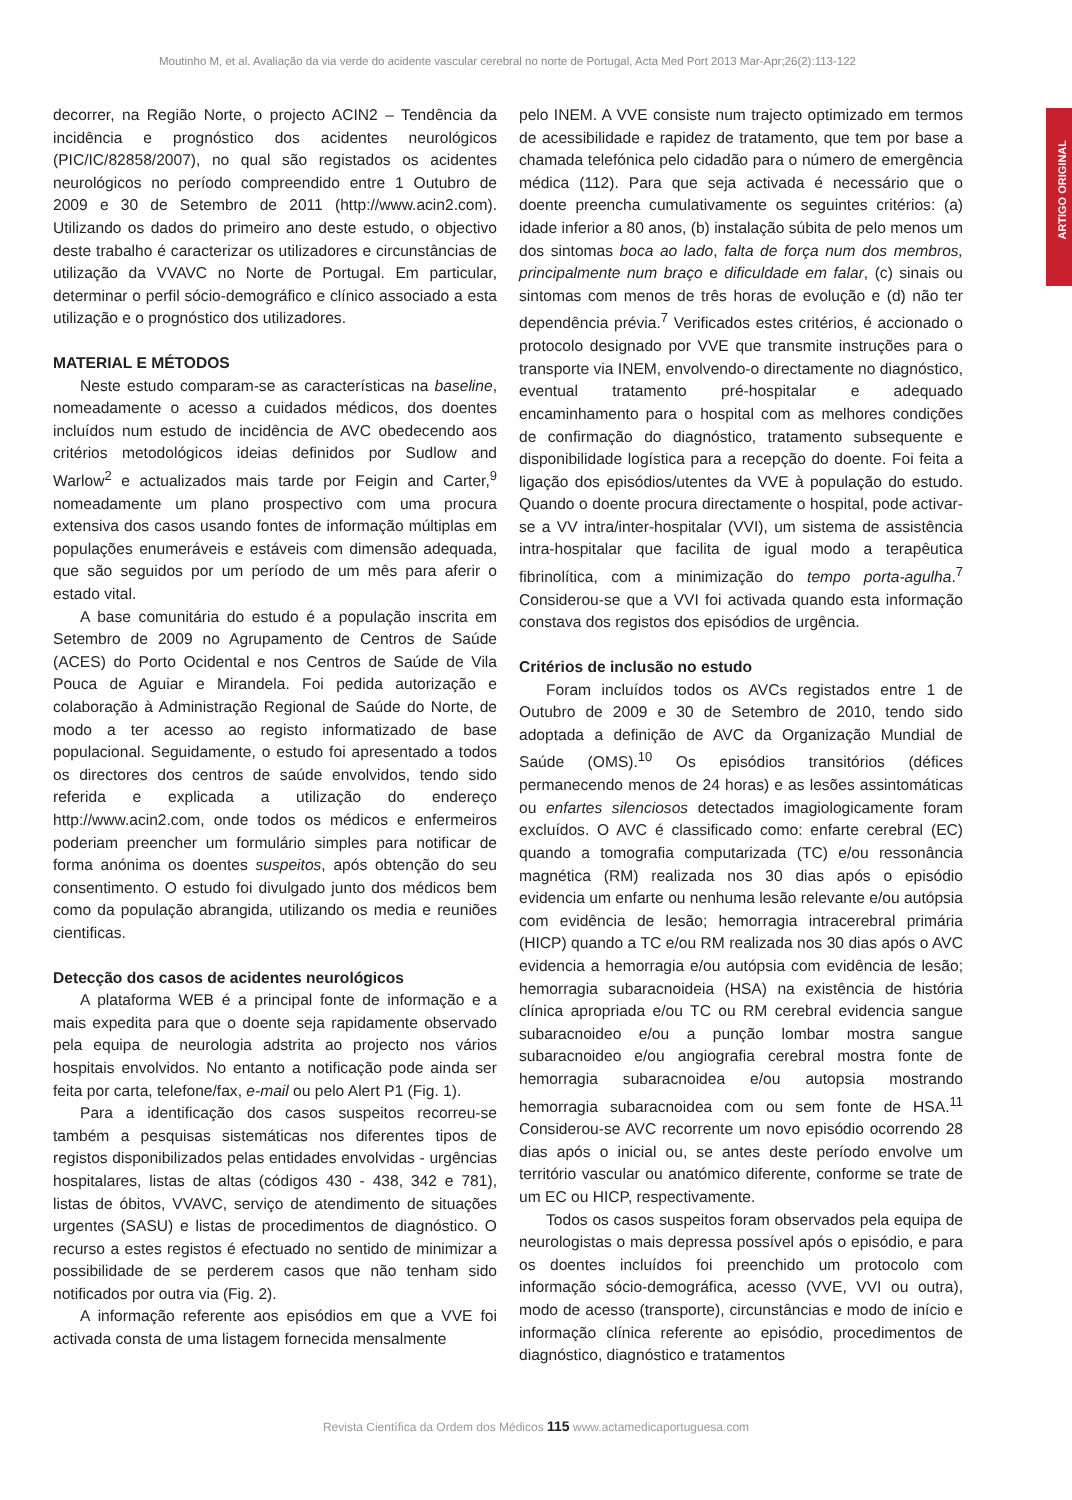Moutinho M, et al. Avaliação da via verde do acidente vascular cerebral no norte de Portugal, Acta Med Port 2013 Mar-Apr;26(2):113-122
ARTIGO ORIGINAL
decorrer, na Região Norte, o projecto ACIN2 – Tendência da incidência e prognóstico dos acidentes neurológicos (PIC/IC/82858/2007), no qual são registados os acidentes neurológicos no período compreendido entre 1 Outubro de 2009 e 30 de Setembro de 2011 (http://www.acin2.com). Utilizando os dados do primeiro ano deste estudo, o objectivo deste trabalho é caracterizar os utilizadores e circunstâncias de utilização da VVAVC no Norte de Portugal. Em particular, determinar o perfil sócio-demográfico e clínico associado a esta utilização e o prognóstico dos utilizadores.
MATERIAL E MÉTODOS
Neste estudo comparam-se as características na baseline, nomeadamente o acesso a cuidados médicos, dos doentes incluídos num estudo de incidência de AVC obedecendo aos critérios metodológicos ideias definidos por Sudlow and Warlow<sup>2</sup> e actualizados mais tarde por Feigin and Carter,<sup>9</sup> nomeadamente um plano prospectivo com uma procura extensiva dos casos usando fontes de informação múltiplas em populações enumeráveis e estáveis com dimensão adequada, que são seguidos por um período de um mês para aferir o estado vital.
A base comunitária do estudo é a população inscrita em Setembro de 2009 no Agrupamento de Centros de Saúde (ACES) do Porto Ocidental e nos Centros de Saúde de Vila Pouca de Aguiar e Mirandela. Foi pedida autorização e colaboração à Administração Regional de Saúde do Norte, de modo a ter acesso ao registo informatizado de base populacional. Seguidamente, o estudo foi apresentado a todos os directores dos centros de saúde envolvidos, tendo sido referida e explicada a utilização do endereço http://www.acin2.com, onde todos os médicos e enfermeiros poderiam preencher um formulário simples para notificar de forma anónima os doentes suspeitos, após obtenção do seu consentimento. O estudo foi divulgado junto dos médicos bem como da população abrangida, utilizando os media e reuniões cientificas.
Detecção dos casos de acidentes neurológicos
A plataforma WEB é a principal fonte de informação e a mais expedita para que o doente seja rapidamente observado pela equipa de neurologia adstrita ao projecto nos vários hospitais envolvidos. No entanto a notificação pode ainda ser feita por carta, telefone/fax, e-mail ou pelo Alert P1 (Fig. 1).
Para a identificação dos casos suspeitos recorreu-se também a pesquisas sistemáticas nos diferentes tipos de registos disponibilizados pelas entidades envolvidas - urgências hospitalares, listas de altas (códigos 430 - 438, 342 e 781), listas de óbitos, VVAVC, serviço de atendimento de situações urgentes (SASU) e listas de procedimentos de diagnóstico. O recurso a estes registos é efectuado no sentido de minimizar a possibilidade de se perderem casos que não tenham sido notificados por outra via (Fig. 2).
A informação referente aos episódios em que a VVE foi activada consta de uma listagem fornecida mensalmente
pelo INEM. A VVE consiste num trajecto optimizado em termos de acessibilidade e rapidez de tratamento, que tem por base a chamada telefónica pelo cidadão para o número de emergência médica (112). Para que seja activada é necessário que o doente preencha cumulativamente os seguintes critérios: (a) idade inferior a 80 anos, (b) instalação súbita de pelo menos um dos sintomas boca ao lado, falta de força num dos membros, principalmente num braço e dificuldade em falar, (c) sinais ou sintomas com menos de três horas de evolução e (d) não ter dependência prévia.<sup>7</sup> Verificados estes critérios, é accionado o protocolo designado por VVE que transmite instruções para o transporte via INEM, envolvendo-o directamente no diagnóstico, eventual tratamento pré-hospitalar e adequado encaminhamento para o hospital com as melhores condições de confirmação do diagnóstico, tratamento subsequente e disponibilidade logística para a recepção do doente. Foi feita a ligação dos episódios/utentes da VVE à população do estudo. Quando o doente procura directamente o hospital, pode activar-se a VV intra/inter-hospitalar (VVI), um sistema de assistência intra-hospitalar que facilita de igual modo a terapêutica fibrinolítica, com a minimização do tempo porta-agulha.<sup>7</sup> Considerou-se que a VVI foi activada quando esta informação constava dos registos dos episódios de urgência.
Critérios de inclusão no estudo
Foram incluídos todos os AVCs registados entre 1 de Outubro de 2009 e 30 de Setembro de 2010, tendo sido adoptada a definição de AVC da Organização Mundial de Saúde (OMS).<sup>10</sup> Os episódios transitórios (défices permanecendo menos de 24 horas) e as lesões assintomáticas ou enfartes silenciosos detectados imagiologicamente foram excluídos. O AVC é classificado como: enfarte cerebral (EC) quando a tomografia computarizada (TC) e/ou ressonância magnética (RM) realizada nos 30 dias após o episódio evidencia um enfarte ou nenhuma lesão relevante e/ou autópsia com evidência de lesão; hemorragia intracerebral primária (HICP) quando a TC e/ou RM realizada nos 30 dias após o AVC evidencia a hemorragia e/ou autópsia com evidência de lesão; hemorragia subaracnoideia (HSA) na existência de história clínica apropriada e/ou TC ou RM cerebral evidencia sangue subaracnoideo e/ou a punção lombar mostra sangue subaracnoideo e/ou angiografia cerebral mostra fonte de hemorragia subaracnoidea e/ou autopsia mostrando hemorragia subaracnoidea com ou sem fonte de HSA.<sup>11</sup> Considerou-se AVC recorrente um novo episódio ocorrendo 28 dias após o inicial ou, se antes deste período envolve um território vascular ou anatómico diferente, conforme se trate de um EC ou HICP, respectivamente.
Todos os casos suspeitos foram observados pela equipa de neurologistas o mais depressa possível após o episódio, e para os doentes incluídos foi preenchido um protocolo com informação sócio-demográfica, acesso (VVE, VVI ou outra), modo de acesso (transporte), circunstâncias e modo de início e informação clínica referente ao episódio, procedimentos de diagnóstico, diagnóstico e tratamentos
Revista Científica da Ordem dos Médicos 115 www.actamedicaportuguesa.com